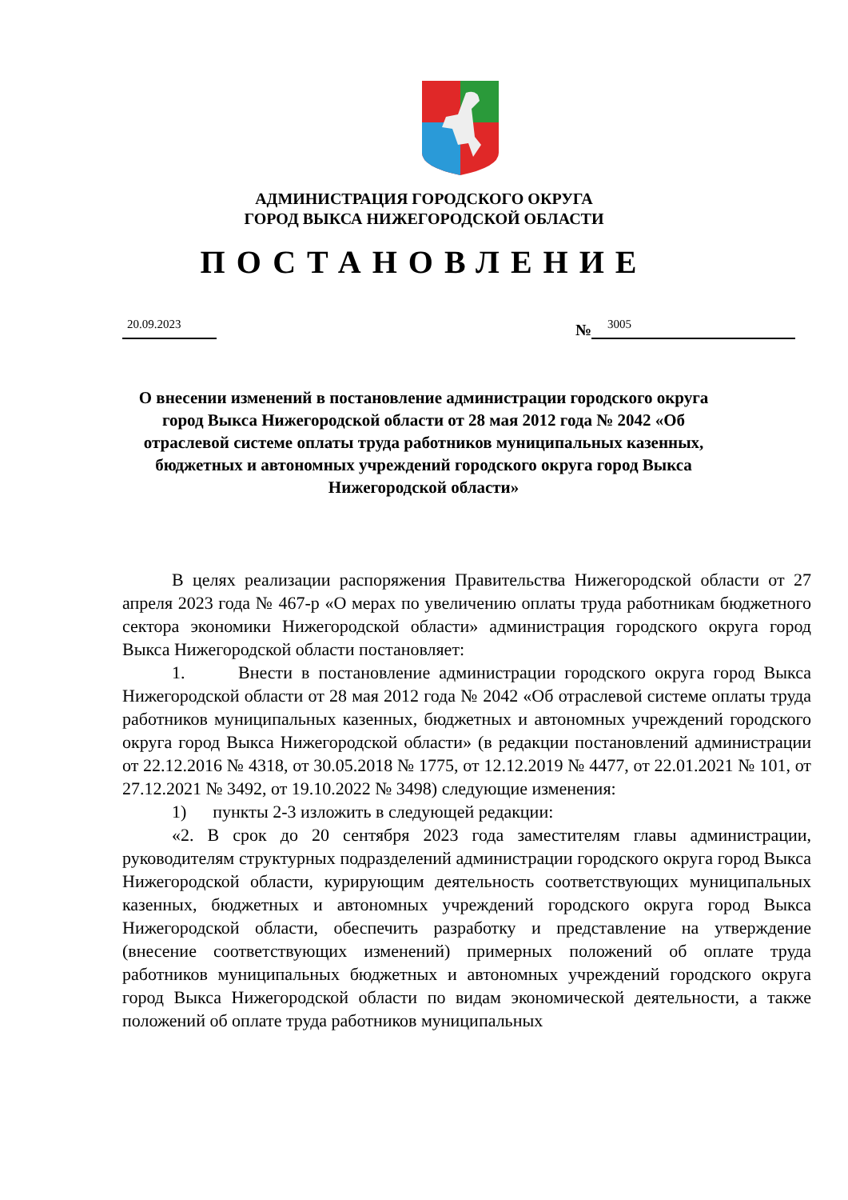АДМИНИСТРАЦИЯ ГОРОДСКОГО ОКРУГА
ГОРОД ВЫКСА НИЖЕГОРОДСКОЙ ОБЛАСТИ
ПОСТАНОВЛЕНИЕ
20.09.2023 № 3005
О внесении изменений в постановление администрации городского округа город Выкса Нижегородской области от 28 мая 2012 года № 2042 «Об отраслевой системе оплаты труда работников муниципальных казенных, бюджетных и автономных учреждений городского округа город Выкса Нижегородской области»
В целях реализации распоряжения Правительства Нижегородской области от 27 апреля 2023 года № 467-р «О мерах по увеличению оплаты труда работникам бюджетного сектора экономики Нижегородской области» администрация городского округа город Выкса Нижегородской области постановляет:
1. Внести в постановление администрации городского округа город Выкса Нижегородской области от 28 мая 2012 года № 2042 «Об отраслевой системе оплаты труда работников муниципальных казенных, бюджетных и автономных учреждений городского округа город Выкса Нижегородской области» (в редакции постановлений администрации от 22.12.2016 № 4318, от 30.05.2018 № 1775, от 12.12.2019 № 4477, от 22.01.2021 № 101, от 27.12.2021 № 3492, от 19.10.2022 № 3498) следующие изменения:
1) пункты 2-3 изложить в следующей редакции:
«2. В срок до 20 сентября 2023 года заместителям главы администрации, руководителям структурных подразделений администрации городского округа город Выкса Нижегородской области, курирующим деятельность соответствующих муниципальных казенных, бюджетных и автономных учреждений городского округа город Выкса Нижегородской области, обеспечить разработку и представление на утверждение (внесение соответствующих изменений) примерных положений об оплате труда работников муниципальных бюджетных и автономных учреждений городского округа город Выкса Нижегородской области по видам экономической деятельности, а также положений об оплате труда работников муниципальных